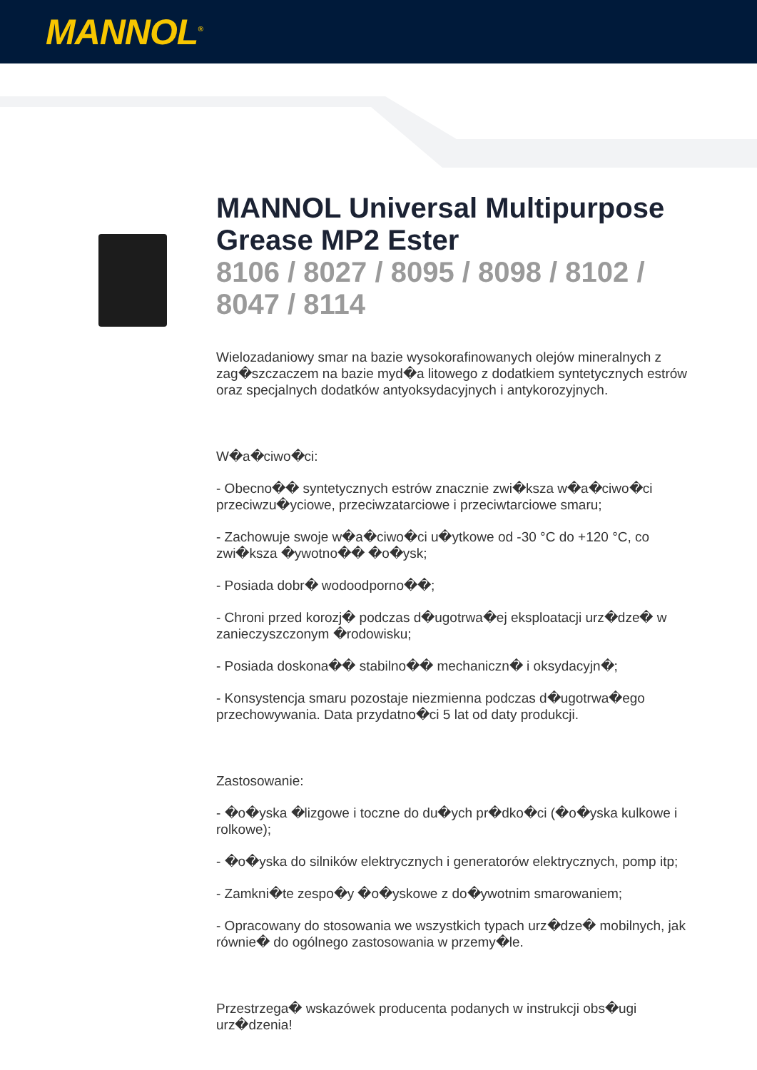MANNOL<sup>®</sup>
MANNOL Universal Multipurpose Grease MP2 Ester
8106 / 8027 / 8095 / 8098 / 8102 / 8047 / 8114
Wielozadaniowy smar na bazie wysokorafinowanych olejów mineralnych z zag�szczaczem na bazie myd�a litowego z dodatkiem syntetycznych estrów oraz specjalnych dodatków antyoksydacyjnych i antykorozyjnych.
W�a�ciwo�ci:
- Obecno�� syntetycznych estrów znacznie zwi�ksza w�a�ciwo�ci przeciwzu�yciowe, przeciwzatarciowe i przeciwtarciowe smaru;
- Zachowuje swoje w�a�ciwo�ci u�ytkowe od -30 °C do +120 °C, co zwi�ksza �ywotno�� �o�ysk;
- Posiada dobr� wodoodporno��;
- Chroni przed korozj� podczas d�ugotrwa�ej eksploatacji urz�dze� w zanieczyszczonym �rodowisku;
- Posiada doskona�� stabilno�� mechaniczn� i oksydacyjn�;
- Konsystencja smaru pozostaje niezmienna podczas d�ugotrwa�ego przechowywania. Data przydatno�ci 5 lat od daty produkcji.
Zastosowanie:
- �o�yska �lizgowe i toczne do du�ych pr�dko�ci (�o�yska kulkowe i rolkowe);
- �o�yska do silników elektrycznych i generatorów elektrycznych, pomp itp;
- Zamkni�te zespo�y �o�yskowe z do�ywotnim smarowaniem;
- Opracowany do stosowania we wszystkich typach urz�dze� mobilnych, jak równie� do ogólnego zastosowania w przemy�le.
Przestrzega� wskazówek producenta podanych w instrukcji obs�ugi urz�dzenia!